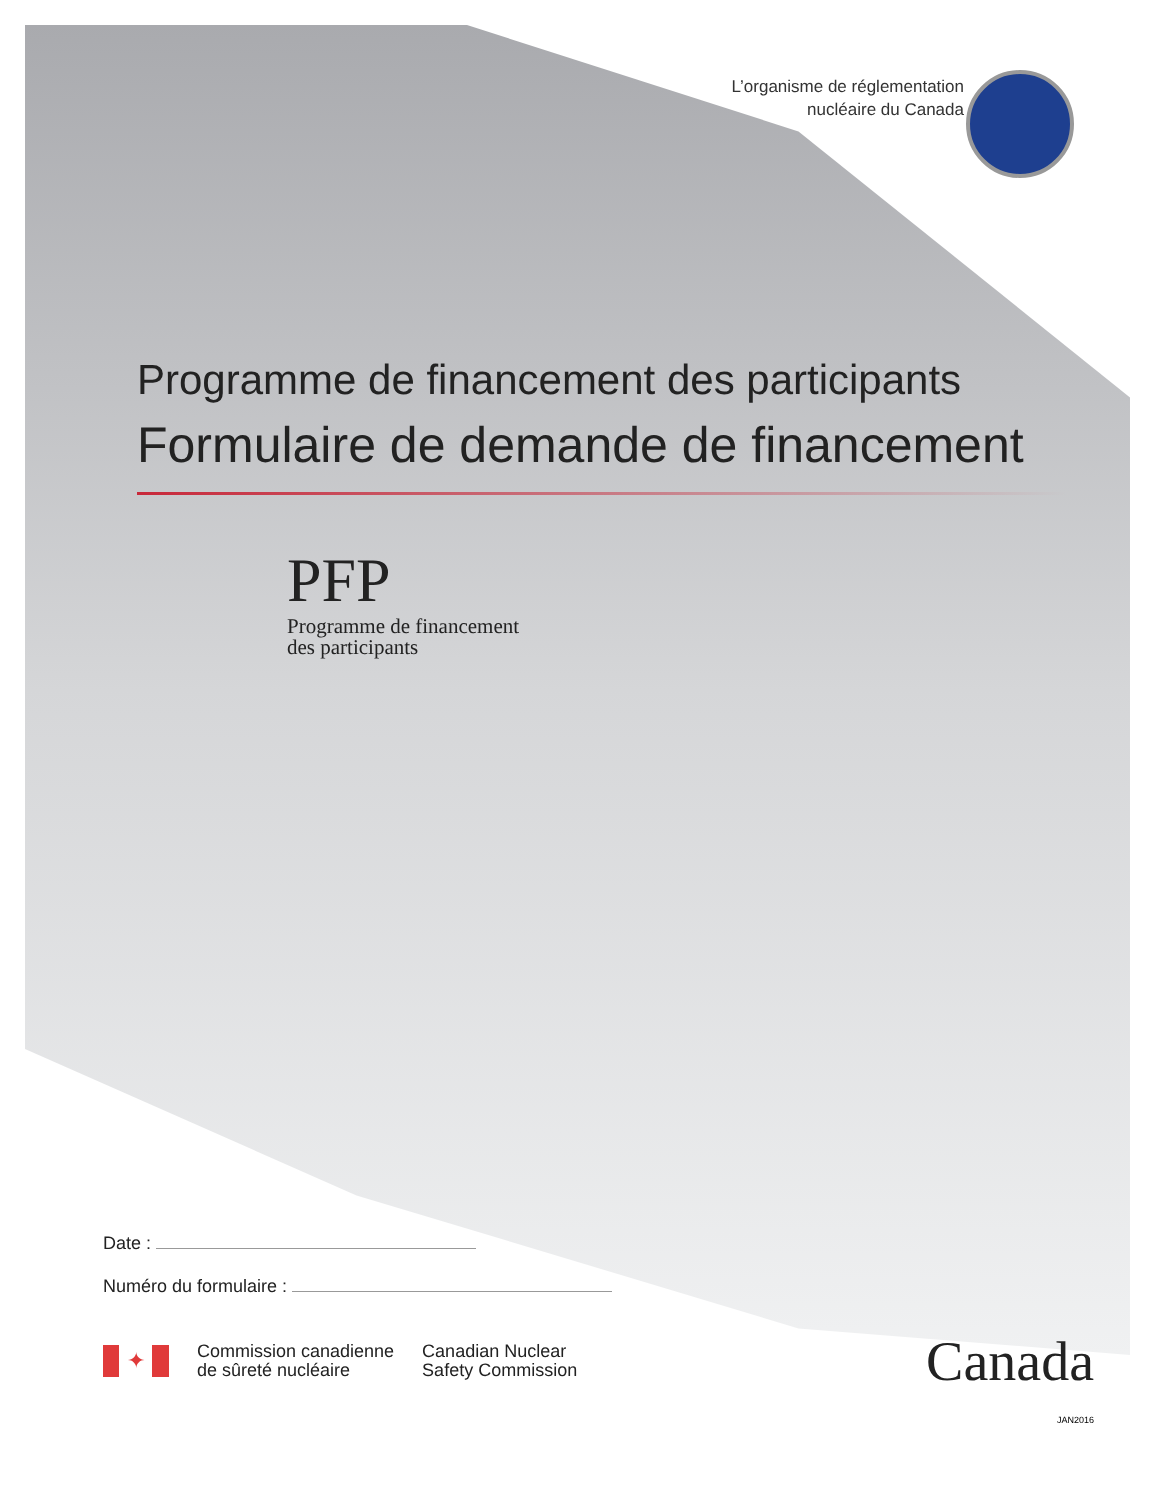L’organisme de réglementation
nucléaire du Canada
Programme de financement des participants
Formulaire de demande de financement
PFP
Programme de financement
des participants
Date :
Numéro du formulaire :
✦
Commission canadienne
de sûreté nucléaire
Canadian Nuclear
Safety Commission
Canada
JAN2016